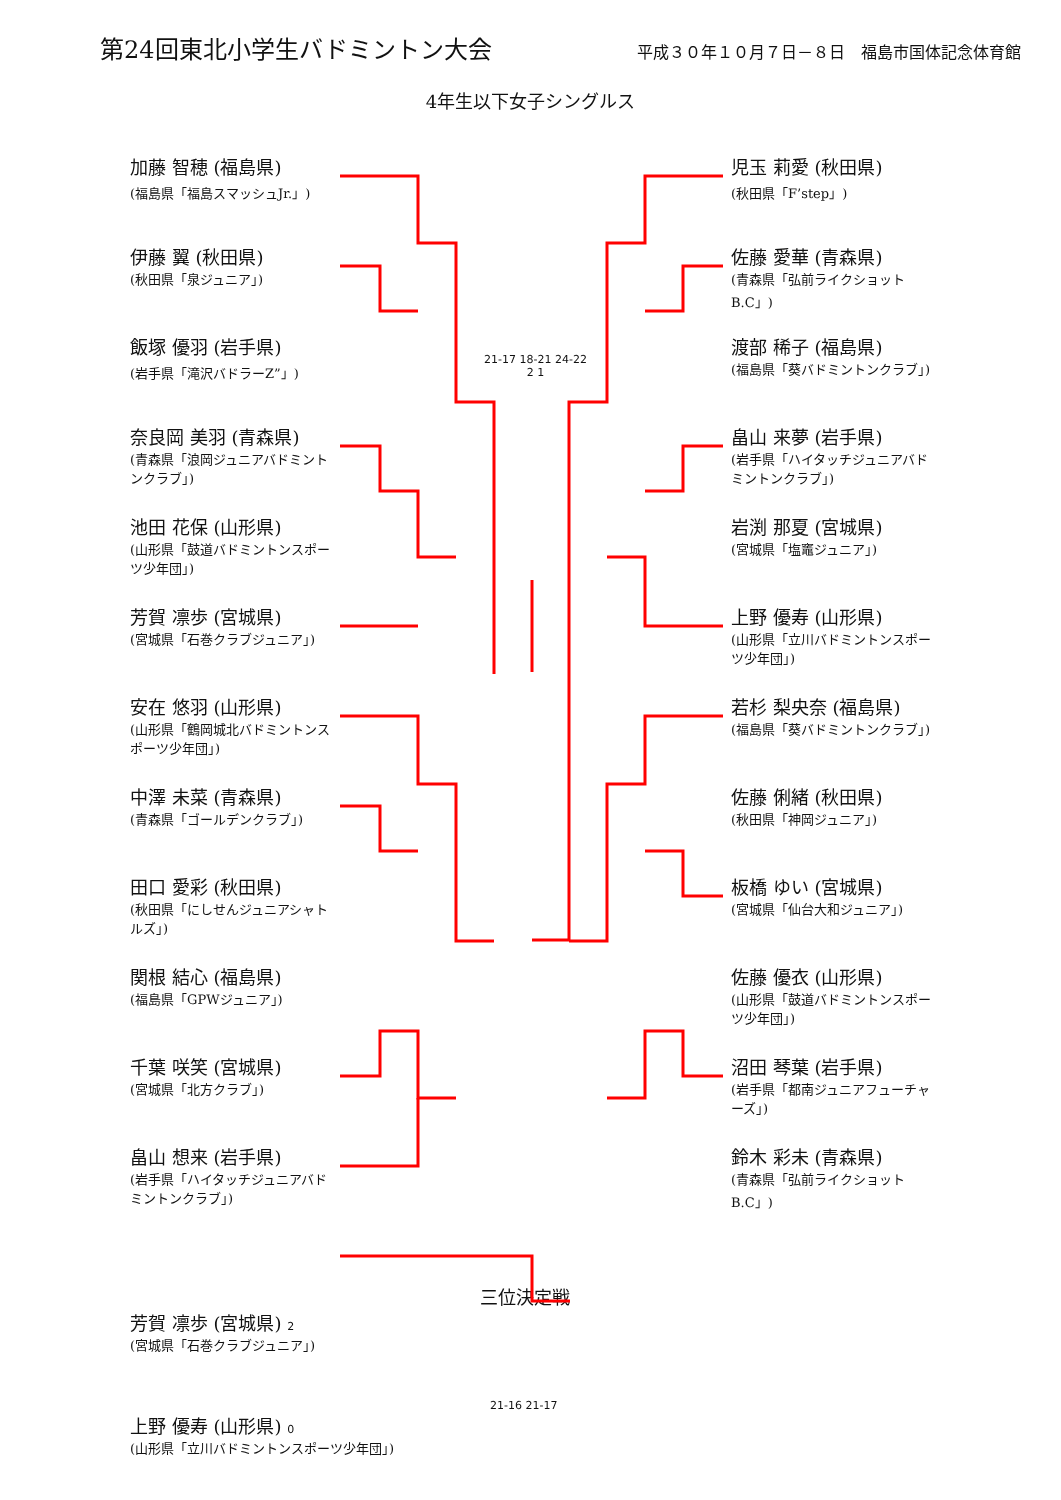第24回東北小学生バドミントン大会
平成３０年１０月７日－８日　福島市国体記念体育館
4年生以下女子シングルス
加藤 智穂 (福島県)
(福島県「福島スマッシュJr.」)
伊藤 翼 (秋田県)
(秋田県「泉ジュニア」)
飯塚 優羽 (岩手県)
(岩手県「滝沢バドラーZ”」)
奈良岡 美羽 (青森県)
(青森県「浪岡ジュニアバドミントンクラブ」)
池田 花保 (山形県)
(山形県「鼓道バドミントンスポーツ少年団」)
芳賀 凛歩 (宮城県)
(宮城県「石巻クラブジュニア」)
安在 悠羽 (山形県)
(山形県「鶴岡城北バドミントンスポーツ少年団」)
中澤 未菜 (青森県)
(青森県「ゴールデンクラブ」)
田口 愛彩 (秋田県)
(秋田県「にしせんジュニアシャトルズ」)
関根 結心 (福島県)
(福島県「GPWジュニア」)
千葉 咲笑 (宮城県)
(宮城県「北方クラブ」)
畠山 想来 (岩手県)
(岩手県「ハイタッチジュニアバドミントンクラブ」)
21-17 18-21 24-22
2 1
児玉 莉愛 (秋田県)
(秋田県「F’step」)
佐藤 愛華 (青森県)
(青森県「弘前ライクショットB.C」)
渡部 稀子 (福島県)
(福島県「葵バドミントンクラブ」)
畠山 来夢 (岩手県)
(岩手県「ハイタッチジュニアバドミントンクラブ」)
岩渕 那夏 (宮城県)
(宮城県「塩竈ジュニア」)
上野 優寿 (山形県)
(山形県「立川バドミントンスポーツ少年団」)
若杉 梨央奈 (福島県)
(福島県「葵バドミントンクラブ」)
佐藤 俐緒 (秋田県)
(秋田県「神岡ジュニア」)
板橋 ゆい (宮城県)
(宮城県「仙台大和ジュニア」)
佐藤 優衣 (山形県)
(山形県「鼓道バドミントンスポーツ少年団」)
沼田 琴葉 (岩手県)
(岩手県「都南ジュニアフューチャーズ」)
鈴木 彩未 (青森県)
(青森県「弘前ライクショットB.C」)
三位決定戦
芳賀 凛歩 (宮城県) 2
(宮城県「石巻クラブジュニア」)
21-16 21-17
上野 優寿 (山形県) 0
(山形県「立川バドミントンスポーツ少年団」)